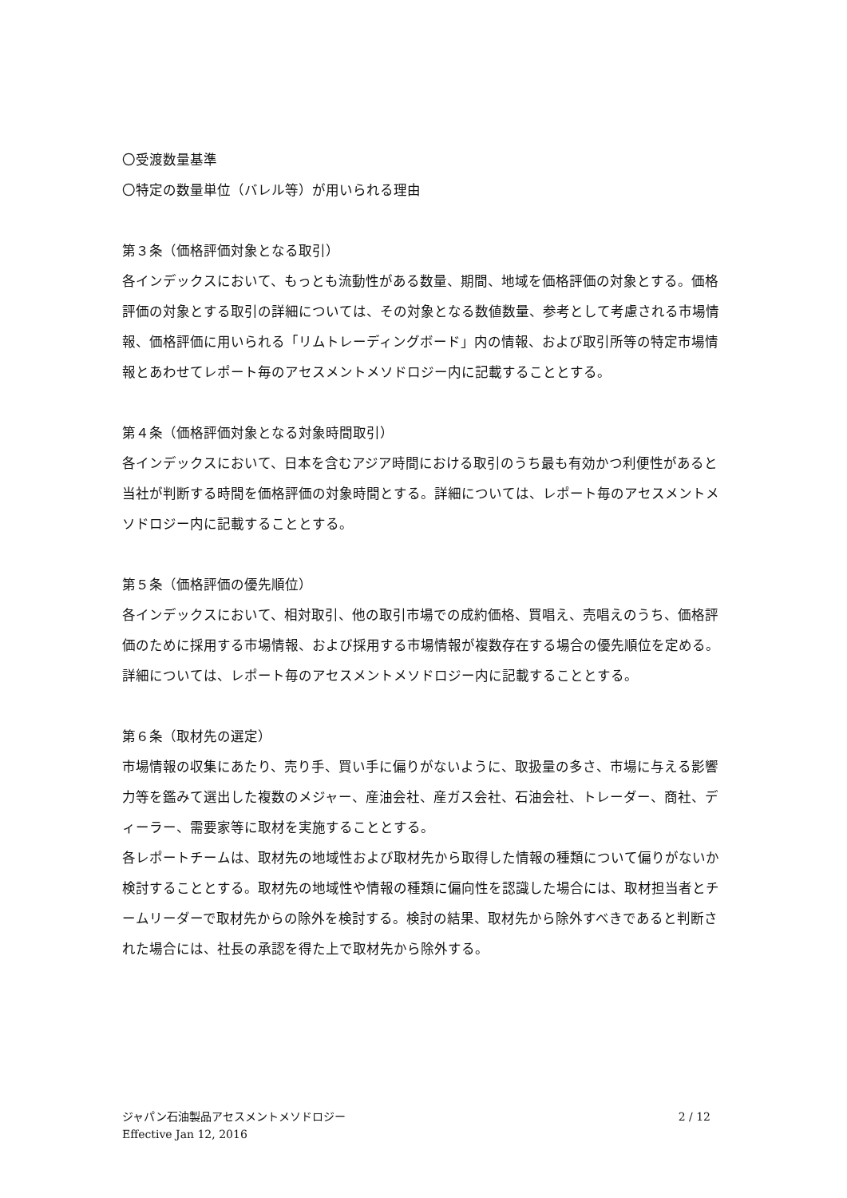〇受渡数量基準
〇特定の数量単位（バレル等）が用いられる理由
第３条（価格評価対象となる取引）
各インデックスにおいて、もっとも流動性がある数量、期間、地域を価格評価の対象とする。価格評価の対象とする取引の詳細については、その対象となる数値数量、参考として考慮される市場情報、価格評価に用いられる「リムトレーディングボード」内の情報、および取引所等の特定市場情報とあわせてレポート毎のアセスメントメソドロジー内に記載することとする。
第４条（価格評価対象となる対象時間取引）
各インデックスにおいて、日本を含むアジア時間における取引のうち最も有効かつ利便性があると当社が判断する時間を価格評価の対象時間とする。詳細については、レポート毎のアセスメントメソドロジー内に記載することとする。
第５条（価格評価の優先順位）
各インデックスにおいて、相対取引、他の取引市場での成約価格、買唱え、売唱えのうち、価格評価のために採用する市場情報、および採用する市場情報が複数存在する場合の優先順位を定める。詳細については、レポート毎のアセスメントメソドロジー内に記載することとする。
第６条（取材先の選定）
市場情報の収集にあたり、売り手、買い手に偏りがないように、取扱量の多さ、市場に与える影響力等を鑑みて選出した複数のメジャー、産油会社、産ガス会社、石油会社、トレーダー、商社、ディーラー、需要家等に取材を実施することとする。
各レポートチームは、取材先の地域性および取材先から取得した情報の種類について偏りがないか検討することとする。取材先の地域性や情報の種類に偏向性を認識した場合には、取材担当者とチームリーダーで取材先からの除外を検討する。検討の結果、取材先から除外すべきであると判断された場合には、社長の承認を得た上で取材先から除外する。
ジャパン石油製品アセスメントメソドロジー
Effective Jan 12, 2016
2 / 12